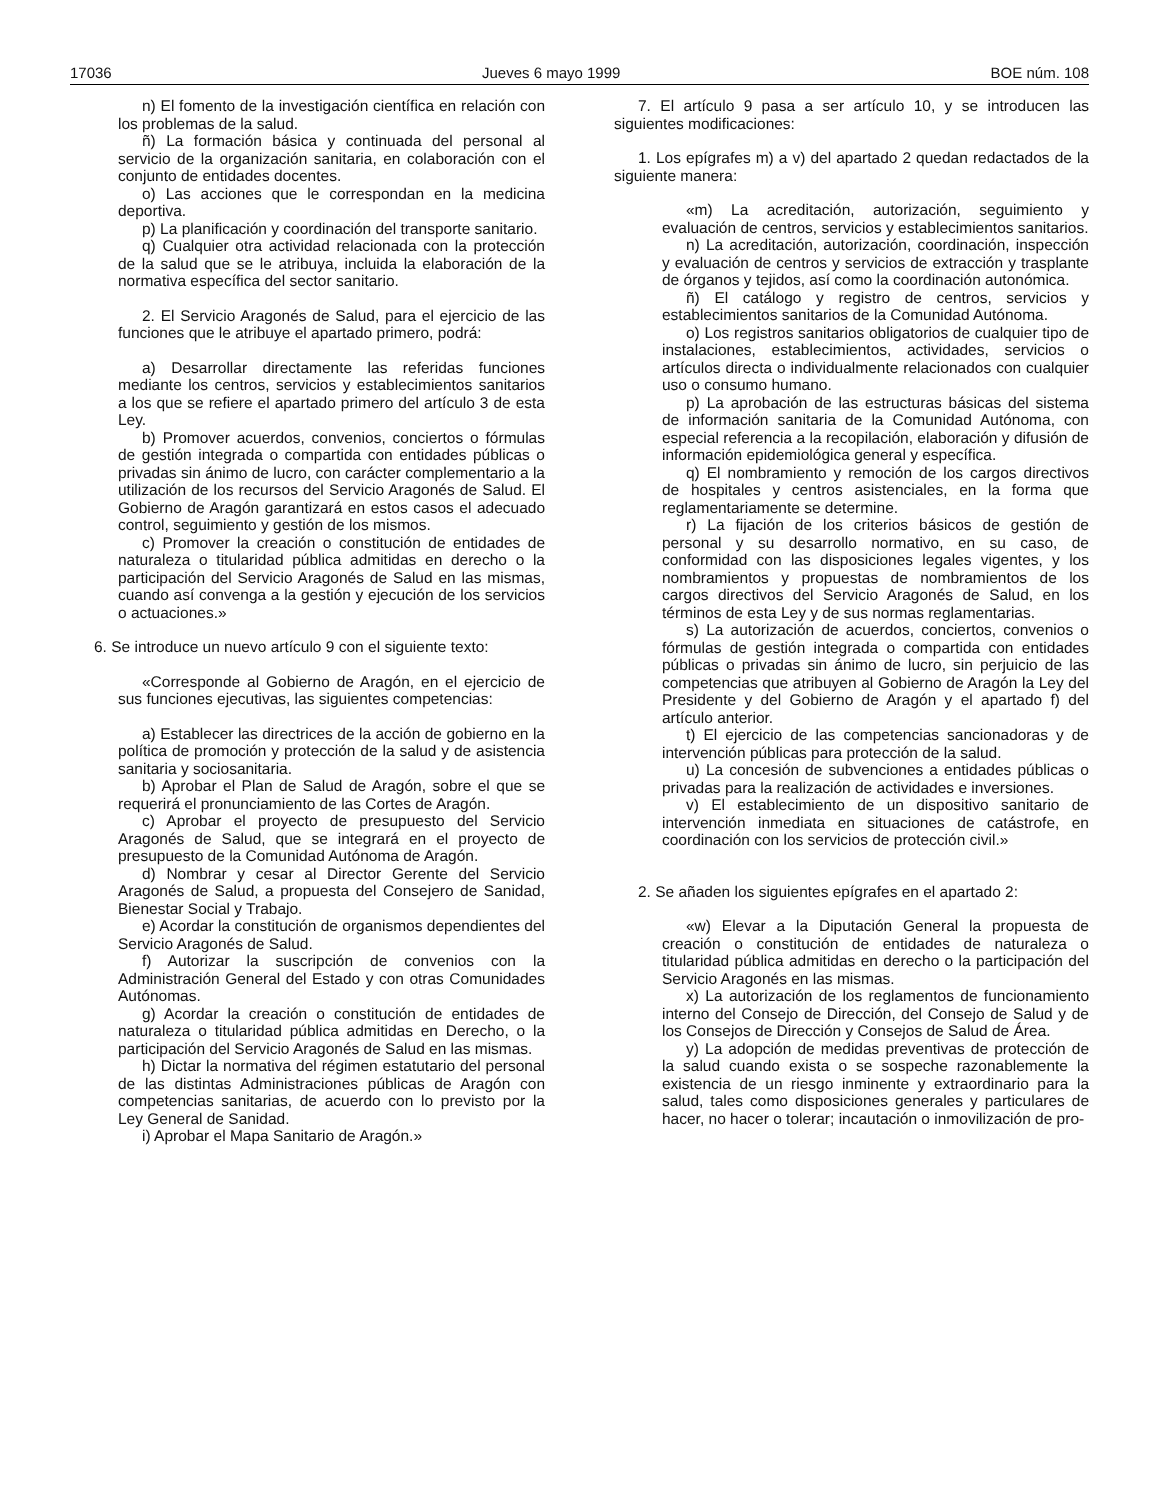17036 Jueves 6 mayo 1999 BOE núm. 108
n) El fomento de la investigación científica en relación con los problemas de la salud.
ñ) La formación básica y continuada del personal al servicio de la organización sanitaria, en colaboración con el conjunto de entidades docentes.
o) Las acciones que le correspondan en la medicina deportiva.
p) La planificación y coordinación del transporte sanitario.
q) Cualquier otra actividad relacionada con la protección de la salud que se le atribuya, incluida la elaboración de la normativa específica del sector sanitario.
2. El Servicio Aragonés de Salud, para el ejercicio de las funciones que le atribuye el apartado primero, podrá:
a) Desarrollar directamente las referidas funciones mediante los centros, servicios y establecimientos sanitarios a los que se refiere el apartado primero del artículo 3 de esta Ley.
b) Promover acuerdos, convenios, conciertos o fórmulas de gestión integrada o compartida con entidades públicas o privadas sin ánimo de lucro, con carácter complementario a la utilización de los recursos del Servicio Aragonés de Salud. El Gobierno de Aragón garantizará en estos casos el adecuado control, seguimiento y gestión de los mismos.
c) Promover la creación o constitución de entidades de naturaleza o titularidad pública admitidas en derecho o la participación del Servicio Aragonés de Salud en las mismas, cuando así convenga a la gestión y ejecución de los servicios o actuaciones.»
6. Se introduce un nuevo artículo 9 con el siguiente texto:
«Corresponde al Gobierno de Aragón, en el ejercicio de sus funciones ejecutivas, las siguientes competencias:
a) Establecer las directrices de la acción de gobierno en la política de promoción y protección de la salud y de asistencia sanitaria y sociosanitaria.
b) Aprobar el Plan de Salud de Aragón, sobre el que se requerirá el pronunciamiento de las Cortes de Aragón.
c) Aprobar el proyecto de presupuesto del Servicio Aragonés de Salud, que se integrará en el proyecto de presupuesto de la Comunidad Autónoma de Aragón.
d) Nombrar y cesar al Director Gerente del Servicio Aragonés de Salud, a propuesta del Consejero de Sanidad, Bienestar Social y Trabajo.
e) Acordar la constitución de organismos dependientes del Servicio Aragonés de Salud.
f) Autorizar la suscripción de convenios con la Administración General del Estado y con otras Comunidades Autónomas.
g) Acordar la creación o constitución de entidades de naturaleza o titularidad pública admitidas en Derecho, o la participación del Servicio Aragonés de Salud en las mismas.
h) Dictar la normativa del régimen estatutario del personal de las distintas Administraciones públicas de Aragón con competencias sanitarias, de acuerdo con lo previsto por la Ley General de Sanidad.
i) Aprobar el Mapa Sanitario de Aragón.»
7. El artículo 9 pasa a ser artículo 10, y se introducen las siguientes modificaciones:
1. Los epígrafes m) a v) del apartado 2 quedan redactados de la siguiente manera:
«m) La acreditación, autorización, seguimiento y evaluación de centros, servicios y establecimientos sanitarios.
n) La acreditación, autorización, coordinación, inspección y evaluación de centros y servicios de extracción y trasplante de órganos y tejidos, así como la coordinación autonómica.
ñ) El catálogo y registro de centros, servicios y establecimientos sanitarios de la Comunidad Autónoma.
o) Los registros sanitarios obligatorios de cualquier tipo de instalaciones, establecimientos, actividades, servicios o artículos directa o individualmente relacionados con cualquier uso o consumo humano.
p) La aprobación de las estructuras básicas del sistema de información sanitaria de la Comunidad Autónoma, con especial referencia a la recopilación, elaboración y difusión de información epidemiológica general y específica.
q) El nombramiento y remoción de los cargos directivos de hospitales y centros asistenciales, en la forma que reglamentariamente se determine.
r) La fijación de los criterios básicos de gestión de personal y su desarrollo normativo, en su caso, de conformidad con las disposiciones legales vigentes, y los nombramientos y propuestas de nombramientos de los cargos directivos del Servicio Aragonés de Salud, en los términos de esta Ley y de sus normas reglamentarias.
s) La autorización de acuerdos, conciertos, convenios o fórmulas de gestión integrada o compartida con entidades públicas o privadas sin ánimo de lucro, sin perjuicio de las competencias que atribuyen al Gobierno de Aragón la Ley del Presidente y del Gobierno de Aragón y el apartado f) del artículo anterior.
t) El ejercicio de las competencias sancionadoras y de intervención públicas para protección de la salud.
u) La concesión de subvenciones a entidades públicas o privadas para la realización de actividades e inversiones.
v) El establecimiento de un dispositivo sanitario de intervención inmediata en situaciones de catástrofe, en coordinación con los servicios de protección civil.»
2. Se añaden los siguientes epígrafes en el apartado 2:
«w) Elevar a la Diputación General la propuesta de creación o constitución de entidades de naturaleza o titularidad pública admitidas en derecho o la participación del Servicio Aragonés en las mismas.
x) La autorización de los reglamentos de funcionamiento interno del Consejo de Dirección, del Consejo de Salud y de los Consejos de Dirección y Consejos de Salud de Área.
y) La adopción de medidas preventivas de protección de la salud cuando exista o se sospeche razonablemente la existencia de un riesgo inminente y extraordinario para la salud, tales como disposiciones generales y particulares de hacer, no hacer o tolerar; incautación o inmovilización de pro-